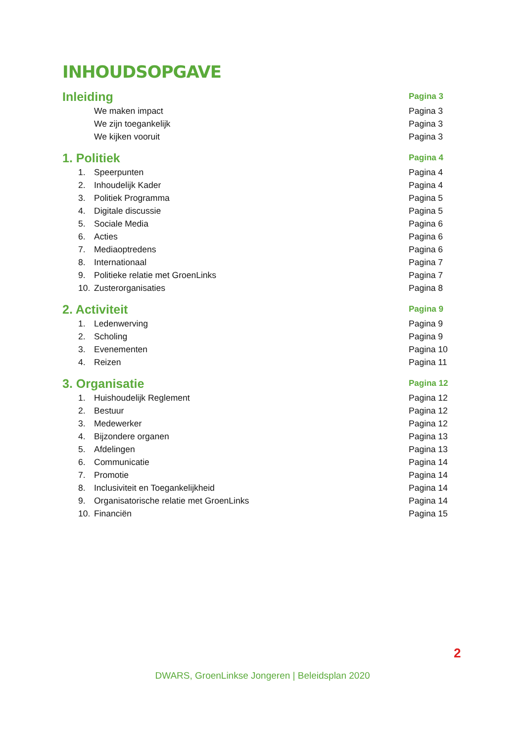INHOUDSOPGAVE
Inleiding Pagina 3
We maken impact Pagina 3
We zijn toegankelijk Pagina 3
We kijken vooruit Pagina 3
1. Politiek Pagina 4
1. Speerpunten Pagina 4
2. Inhoudelijk Kader Pagina 4
3. Politiek Programma Pagina 5
4. Digitale discussie Pagina 5
5. Sociale Media Pagina 6
6. Acties Pagina 6
7. Mediaoptredens Pagina 6
8. Internationaal Pagina 7
9. Politieke relatie met GroenLinks Pagina 7
10. Zusterorganisaties Pagina 8
2. Activiteit Pagina 9
1. Ledenwerving Pagina 9
2. Scholing Pagina 9
3. Evenementen Pagina 10
4. Reizen Pagina 11
3. Organisatie Pagina 12
1. Huishoudelijk Reglement Pagina 12
2. Bestuur Pagina 12
3. Medewerker Pagina 12
4. Bijzondere organen Pagina 13
5. Afdelingen Pagina 13
6. Communicatie Pagina 14
7. Promotie Pagina 14
8. Inclusiviteit en Toegankelijkheid Pagina 14
9. Organisatorische relatie met GroenLinks Pagina 14
10. Financiën Pagina 15
2
DWARS, GroenLinkse Jongeren | Beleidsplan 2020